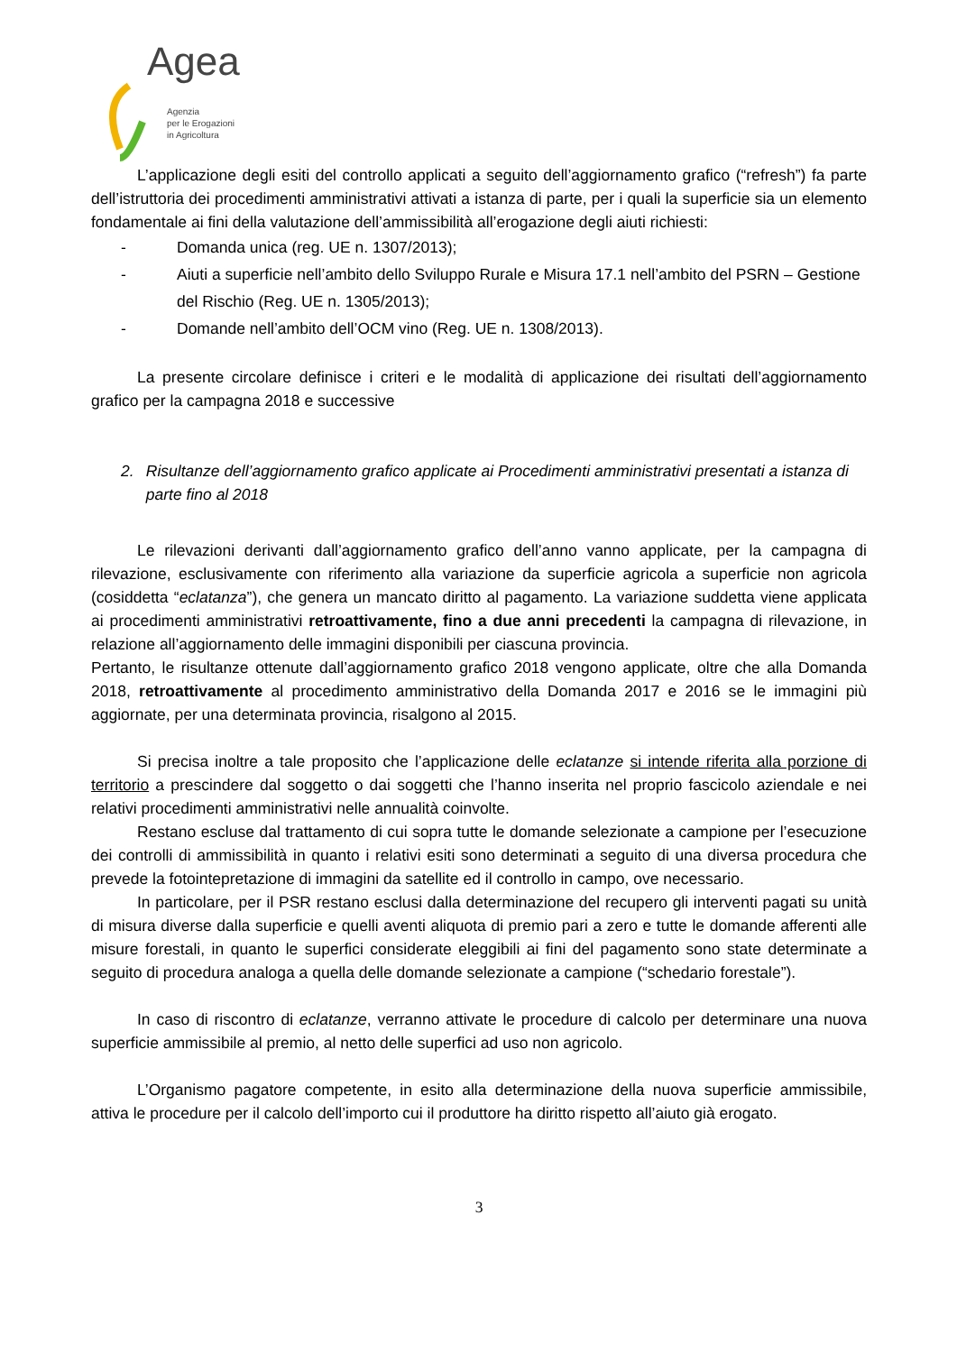Agea
Agenzia
per le Erogazioni
in Agricoltura
L’applicazione degli esiti del controllo applicati a seguito dell’aggiornamento grafico (“refresh”) fa parte dell’istruttoria dei procedimenti amministrativi attivati a istanza di parte, per i quali la superficie sia un elemento fondamentale ai fini della valutazione dell’ammissibilità all’erogazione degli aiuti richiesti:
- Domanda unica (reg. UE n. 1307/2013);
- Aiuti a superficie nell’ambito dello Sviluppo Rurale e Misura 17.1 nell’ambito del PSRN – Gestione del Rischio (Reg. UE n. 1305/2013);
- Domande nell’ambito dell’OCM vino (Reg. UE n. 1308/2013).
La presente circolare definisce i criteri e le modalità di applicazione dei risultati dell’aggiornamento grafico per la campagna 2018 e successive
2. Risultanze dell’aggiornamento grafico applicate ai Procedimenti amministrativi presentati a istanza di parte fino al 2018
Le rilevazioni derivanti dall’aggiornamento grafico dell’anno vanno applicate, per la campagna di rilevazione, esclusivamente con riferimento alla variazione da superficie agricola a superficie non agricola (cosiddetta “eclatanza”), che genera un mancato diritto al pagamento. La variazione suddetta viene applicata ai procedimenti amministrativi retroattivamente, fino a due anni precedenti la campagna di rilevazione, in relazione all’aggiornamento delle immagini disponibili per ciascuna provincia.
Pertanto, le risultanze ottenute dall’aggiornamento grafico 2018 vengono applicate, oltre che alla Domanda 2018, retroattivamente al procedimento amministrativo della Domanda 2017 e 2016 se le immagini più aggiornate, per una determinata provincia, risalgono al 2015.
Si precisa inoltre a tale proposito che l’applicazione delle eclatanze si intende riferita alla porzione di territorio a prescindere dal soggetto o dai soggetti che l’hanno inserita nel proprio fascicolo aziendale e nei relativi procedimenti amministrativi nelle annualità coinvolte.
Restano escluse dal trattamento di cui sopra tutte le domande selezionate a campione per l’esecuzione dei controlli di ammissibilità in quanto i relativi esiti sono determinati a seguito di una diversa procedura che prevede la fotointepretazione di immagini da satellite ed il controllo in campo, ove necessario.
In particolare, per il PSR restano esclusi dalla determinazione del recupero gli interventi pagati su unità di misura diverse dalla superficie e quelli aventi aliquota di premio pari a zero e tutte le domande afferenti alle misure forestali, in quanto le superfici considerate eleggibili ai fini del pagamento sono state determinate a seguito di procedura analoga a quella delle domande selezionate a campione (“schedario forestale”).
In caso di riscontro di eclatanze, verranno attivate le procedure di calcolo per determinare una nuova superficie ammissibile al premio, al netto delle superfici ad uso non agricolo.
L’Organismo pagatore competente, in esito alla determinazione della nuova superficie ammissibile, attiva le procedure per il calcolo dell’importo cui il produttore ha diritto rispetto all’aiuto già erogato.
3